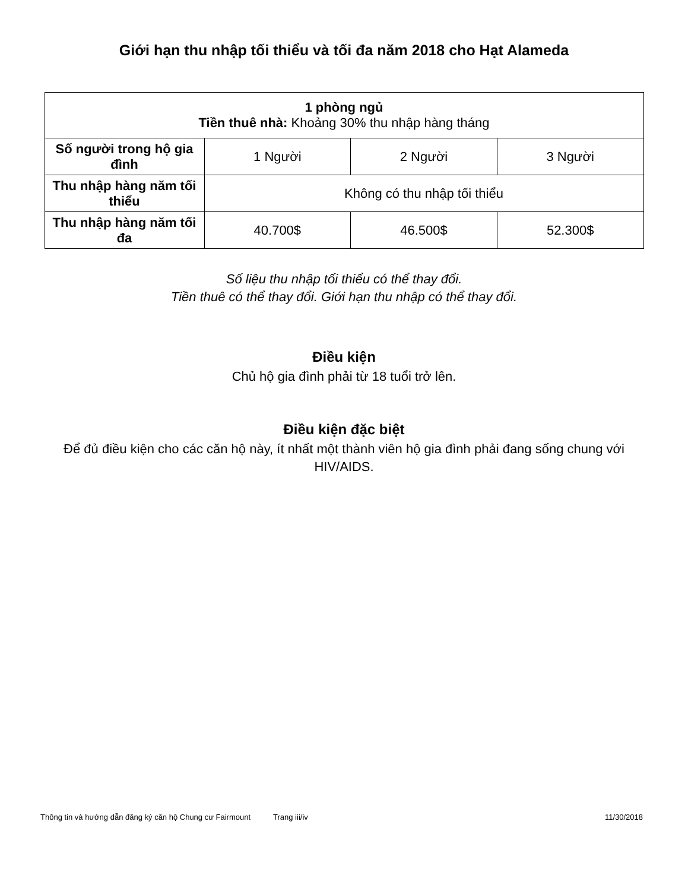Giới hạn thu nhập tối thiểu và tối đa năm 2018 cho Hạt Alameda
| 1 phòng ngủ Tiền thuê nhà: Khoảng 30% thu nhập hàng tháng | | | |
| Số người trong hộ gia đình | 1 Người | 2 Người | 3 Người |
| Thu nhập hàng năm tối thiểu | Không có thu nhập tối thiểu | | |
| Thu nhập hàng năm tối đa | 40.700$ | 46.500$ | 52.300$ |
Số liệu thu nhập tối thiểu có thể thay đổi.
Tiền thuê có thể thay đổi. Giới hạn thu nhập có thể thay đổi.
Điều kiện
Chủ hộ gia đình phải từ 18 tuổi trở lên.
Điều kiện đặc biệt
Để đủ điều kiện cho các căn hộ này, ít nhất một thành viên hộ gia đình phải đang sống chung với HIV/AIDS.
Thông tin và hướng dẫn đăng ký căn hộ Chung cư Fairmount Trang iii/iv 11/30/2018